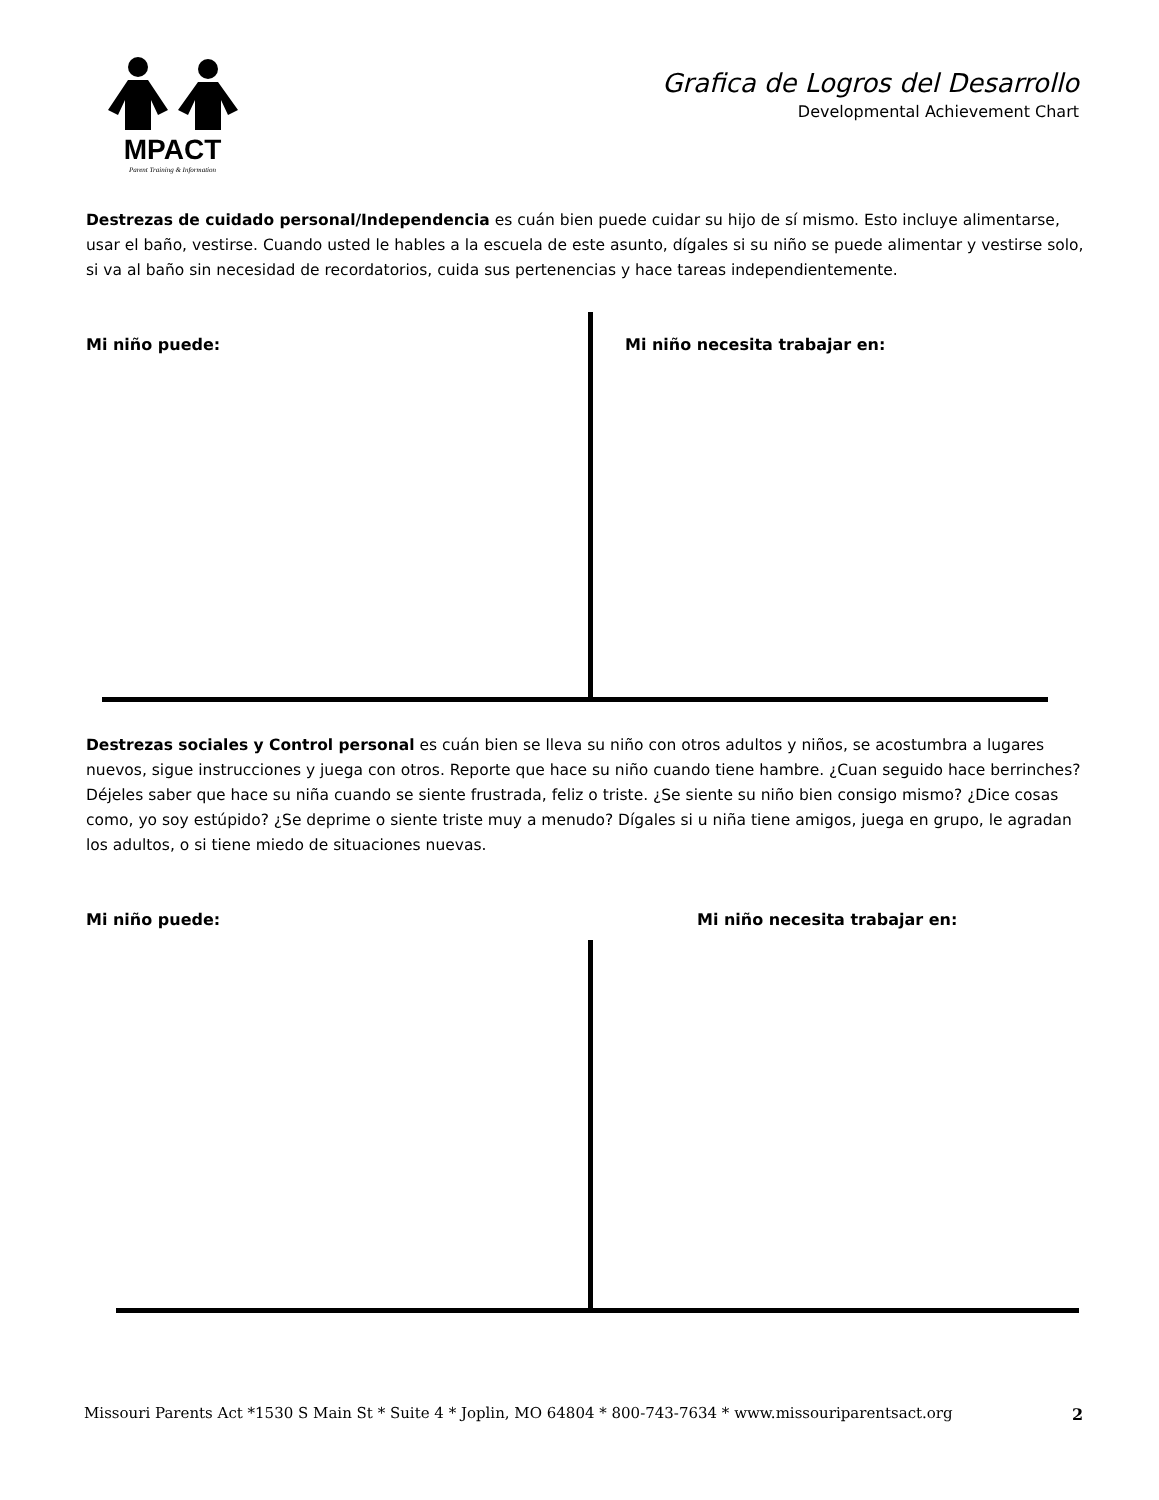MPACT
Parent Training & Information
Grafica de Logros del Desarrollo
Developmental Achievement Chart
Destrezas de cuidado personal/Independencia es cuán bien puede cuidar su hijo de sí mismo. Esto incluye alimentarse, usar el baño, vestirse. Cuando usted le hables a la escuela de este asunto, dígales si su niño se puede alimentar y vestirse solo, si va al baño sin necesidad de recordatorios, cuida sus pertenencias y hace tareas independientemente.
Mi niño puede: Mi niño necesita trabajar en:
Destrezas sociales y Control personal es cuán bien se lleva su niño con otros adultos y niños, se acostumbra a lugares nuevos, sigue instrucciones y juega con otros. Reporte que hace su niño cuando tiene hambre. ¿Cuan seguido hace berrinches? Déjeles saber que hace su niña cuando se siente frustrada, feliz o triste. ¿Se siente su niño bien consigo mismo? ¿Dice cosas como, yo soy estúpido? ¿Se deprime o siente triste muy a menudo? Dígales si u niña tiene amigos, juega en grupo, le agradan los adultos, o si tiene miedo de situaciones nuevas.
Mi niño puede: Mi niño necesita trabajar en:
Missouri Parents Act *1530 S Main St * Suite 4 * Joplin, MO 64804 * 800-743-7634 * www.missouriparentsact.org
2